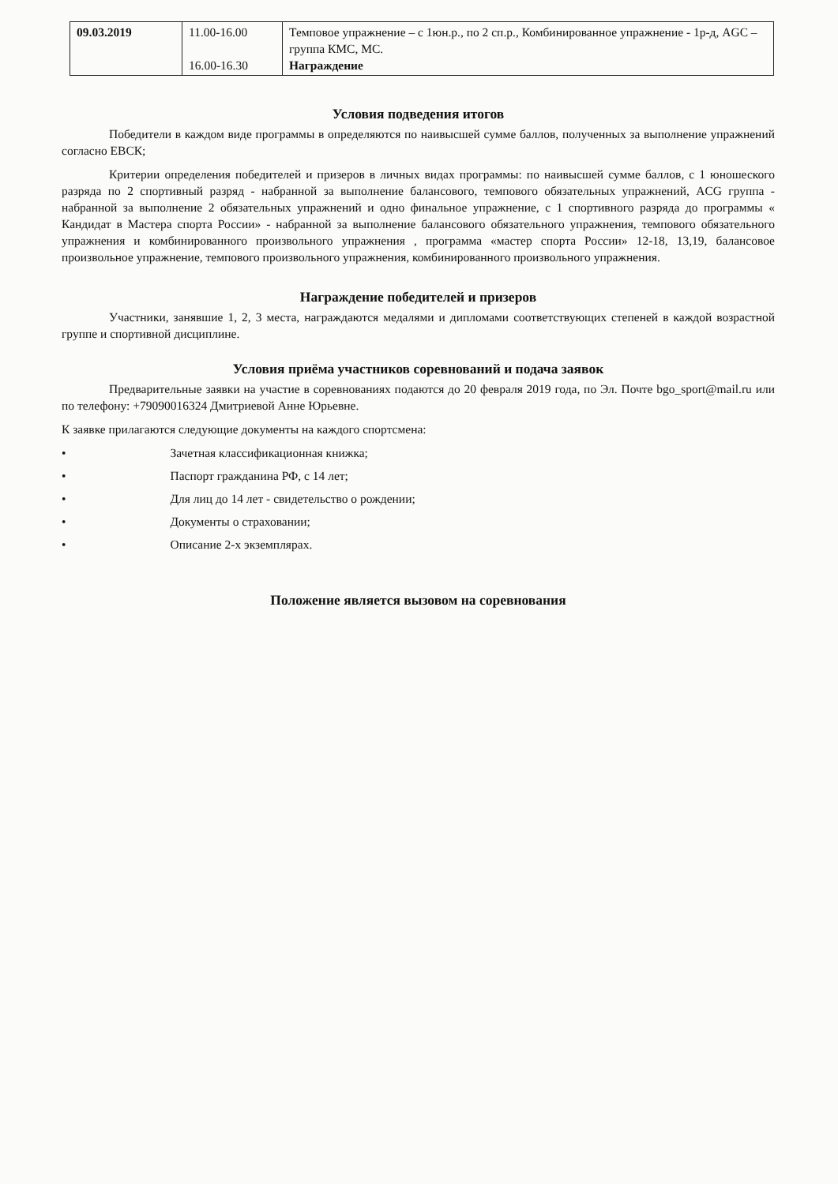| 09.03.2019 | 11.00-16.00 16.00-16.30 | Темповое упражнение – с 1юн.р., по 2 сп.р., Комбинированное упражнение - 1р-д, AGC – группа КМС, МС. Награждение |
Условия подведения итогов
Победители в каждом виде программы в определяются по наивысшей сумме баллов, полученных за выполнение упражнений согласно ЕВСК;
Критерии определения победителей и призеров в личных видах программы: по наивысшей сумме баллов, с 1 юношеского разряда по 2 спортивный разряд - набранной за выполнение балансового, темпового обязательных упражнений, ACG группа - набранной за выполнение 2 обязательных упражнений и одно финальное упражнение, с 1 спортивного разряда до программы « Кандидат в Мастера спорта России» - набранной за выполнение балансового обязательного упражнения, темпового обязательного упражнения и комбинированного произвольного упражнения , программа «мастер спорта России» 12-18, 13,19, балансовое произвольное упражнение, темпового произвольного упражнения, комбинированного произвольного упражнения.
Награждение победителей и призеров
Участники, занявшие 1, 2, 3 места, награждаются медалями и дипломами соответствующих степеней в каждой возрастной группе и спортивной дисциплине.
Условия приёма участников соревнований и подача заявок
Предварительные заявки на участие в соревнованиях подаются до 20 февраля 2019 года, по Эл. Почте bgo_sport@mail.ru или по телефону: +79090016324 Дмитриевой Анне Юрьевне.
К заявке прилагаются следующие документы на каждого спортсмена:
• Зачетная классификационная книжка;
• Паспорт гражданина РФ, с 14 лет;
• Для лиц до 14 лет - свидетельство о рождении;
• Документы о страховании;
• Описание 2-х экземплярах.
Положение является вызовом на соревнования